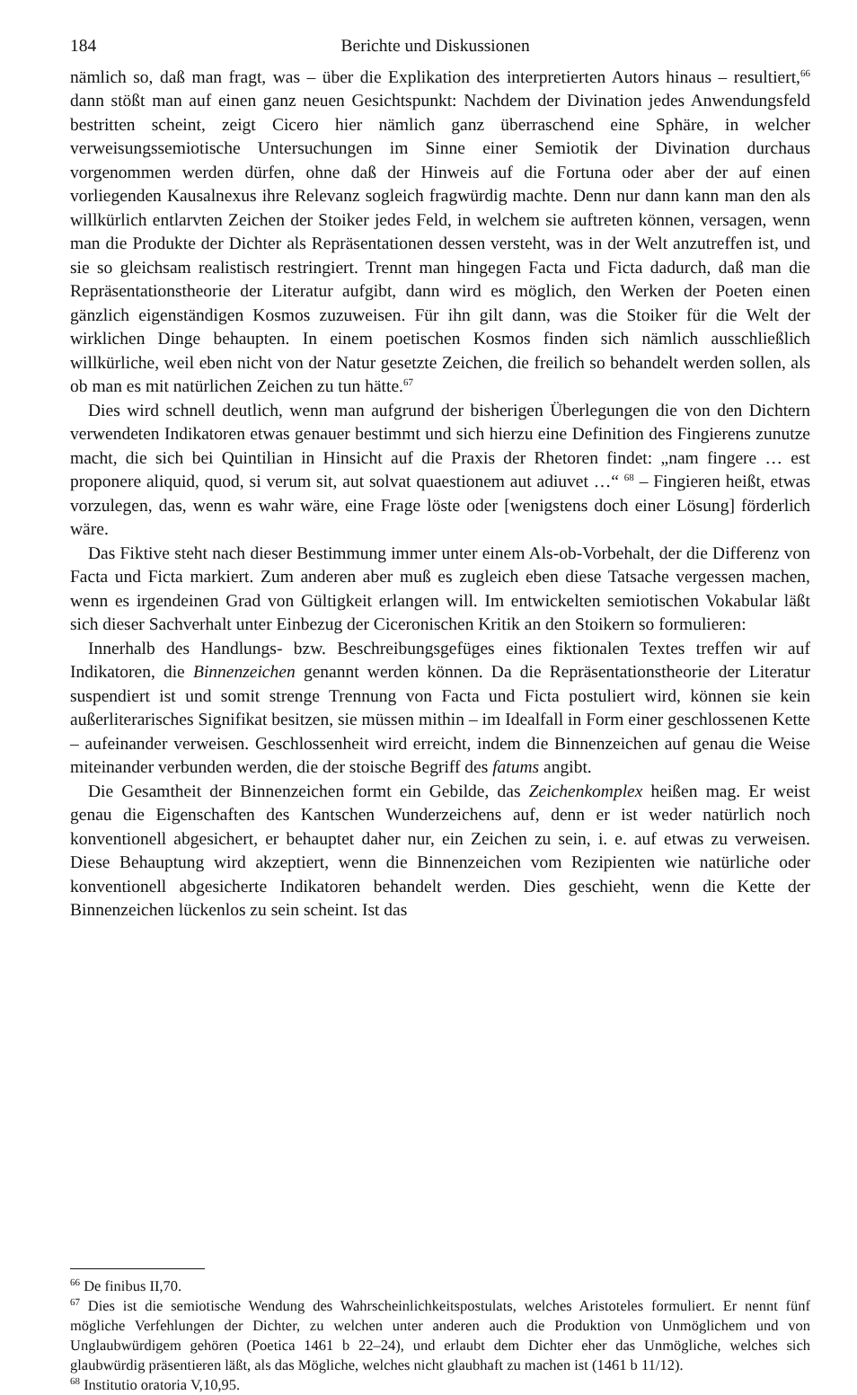184 Berichte und Diskussionen
nämlich so, daß man fragt, was – über die Explikation des interpretierten Autors hinaus – resultiert,<sup>66</sup> dann stößt man auf einen ganz neuen Gesichtspunkt: Nachdem der Divination jedes Anwendungsfeld bestritten scheint, zeigt Cicero hier nämlich ganz überraschend eine Sphäre, in welcher verweisungssemiotische Untersuchungen im Sinne einer Semiotik der Divination durchaus vorgenommen werden dürfen, ohne daß der Hinweis auf die Fortuna oder aber der auf einen vorliegenden Kausalnexus ihre Relevanz sogleich fragwürdig machte. Denn nur dann kann man den als willkürlich entlarvten Zeichen der Stoiker jedes Feld, in welchem sie auftreten können, versagen, wenn man die Produkte der Dichter als Repräsentationen dessen versteht, was in der Welt anzutreffen ist, und sie so gleichsam realistisch restringiert. Trennt man hingegen Facta und Ficta dadurch, daß man die Repräsentationstheorie der Literatur aufgibt, dann wird es möglich, den Werken der Poeten einen gänzlich eigenständigen Kosmos zuzuweisen. Für ihn gilt dann, was die Stoiker für die Welt der wirklichen Dinge behaupten. In einem poetischen Kosmos finden sich nämlich ausschließlich willkürliche, weil eben nicht von der Natur gesetzte Zeichen, die freilich so behandelt werden sollen, als ob man es mit natürlichen Zeichen zu tun hätte.<sup>67</sup>
Dies wird schnell deutlich, wenn man aufgrund der bisherigen Überlegungen die von den Dichtern verwendeten Indikatoren etwas genauer bestimmt und sich hierzu eine Definition des Fingierens zunutze macht, die sich bei Quintilian in Hinsicht auf die Praxis der Rhetoren findet: „nam fingere … est proponere aliquid, quod, si verum sit, aut solvat quaestionem aut adiuvet …“ <sup>68</sup> – Fingieren heißt, etwas vorzulegen, das, wenn es wahr wäre, eine Frage löste oder [wenigstens doch einer Lösung] förderlich wäre.
Das Fiktive steht nach dieser Bestimmung immer unter einem Als-ob-Vorbehalt, der die Differenz von Facta und Ficta markiert. Zum anderen aber muß es zugleich eben diese Tatsache vergessen machen, wenn es irgendeinen Grad von Gültigkeit erlangen will. Im entwickelten semiotischen Vokabular läßt sich dieser Sachverhalt unter Einbezug der Ciceronischen Kritik an den Stoikern so formulieren:
Innerhalb des Handlungs- bzw. Beschreibungsgefüges eines fiktionalen Textes treffen wir auf Indikatoren, die Binnenzeichen genannt werden können. Da die Repräsentationstheorie der Literatur suspendiert ist und somit strenge Trennung von Facta und Ficta postuliert wird, können sie kein außerliterarisches Signifikat besitzen, sie müssen mithin – im Idealfall in Form einer geschlossenen Kette – aufeinander verweisen. Geschlossenheit wird erreicht, indem die Binnenzeichen auf genau die Weise miteinander verbunden werden, die der stoische Begriff des fatums angibt.
Die Gesamtheit der Binnenzeichen formt ein Gebilde, das Zeichenkomplex heißen mag. Er weist genau die Eigenschaften des Kantschen Wunderzeichens auf, denn er ist weder natürlich noch konventionell abgesichert, er behauptet daher nur, ein Zeichen zu sein, i. e. auf etwas zu verweisen. Diese Behauptung wird akzeptiert, wenn die Binnenzeichen vom Rezipienten wie natürliche oder konventionell abgesicherte Indikatoren behandelt werden. Dies geschieht, wenn die Kette der Binnenzeichen lückenlos zu sein scheint. Ist das
<sup>66</sup> De finibus II,70.
<sup>67</sup> Dies ist die semiotische Wendung des Wahrscheinlichkeitspostulats, welches Aristoteles formuliert. Er nennt fünf mögliche Verfehlungen der Dichter, zu welchen unter anderen auch die Produktion von Unmöglichem und von Unglaubwürdigem gehören (Poetica 1461 b 22–24), und erlaubt dem Dichter eher das Unmögliche, welches sich glaubwürdig präsentieren läßt, als das Mögliche, welches nicht glaubhaft zu machen ist (1461 b 11/12).
<sup>68</sup> Institutio oratoria V,10,95.